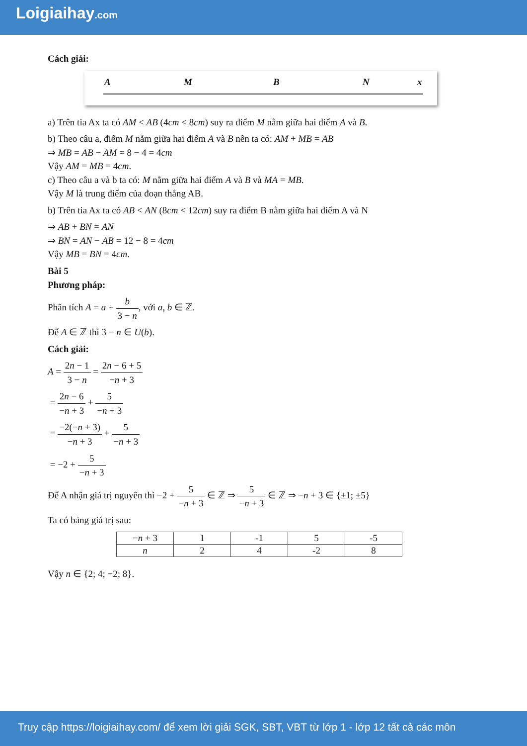Loigiaihay.com
Cách giải:
A M B N x
a) Trên tia Ax ta có AM < AB (4cm < 8cm) suy ra điểm M nằm giữa hai điểm A và B.
b) Theo câu a, điểm M nằm giữa hai điểm A và B nên ta có: AM + MB = AB
⇒ MB = AB − AM = 8 − 4 = 4cm
Vậy AM = MB = 4cm.
c) Theo câu a và b ta có: M nằm giữa hai điểm A và B và MA = MB.
Vậy M là trung điểm của đoạn thẳng AB.
b) Trên tia Ax ta có AB < AN (8cm < 12cm) suy ra điểm B nằm giữa hai điểm A và N
⇒ AB + BN = AN
⇒ BN = AN − AB = 12 − 8 = 4cm
Vậy MB = BN = 4cm.
Bài 5
Phương pháp:
Phân tích A = a + b 3 − n, với a, b ∈ ℤ.
Để A ∈ ℤ thì 3 − n ∈ U(b).
Cách giải:
A = 2n − 1 3 − n = 2n − 6 + 5 −n + 3
= 2n − 6 −n + 3 + 5 −n + 3
= −2(−n + 3) −n + 3 + 5 −n + 3
= −2 + 5 −n + 3
Để A nhận giá trị nguyên thì −2 + 5 −n + 3 ∈ ℤ ⇒ 5 −n + 3 ∈ ℤ ⇒ −n + 3 ∈ {±1; ±5}
Ta có bảng giá trị sau:
| − n + 3 | 1 | -1 | 5 | -5 |
| n | 2 | 4 | -2 | 8 |
Vậy n ∈ {2; 4; −2; 8}.
Truy cập https://loigiaihay.com/ để xem lời giải SGK, SBT, VBT từ lớp 1 - lớp 12 tất cả các môn